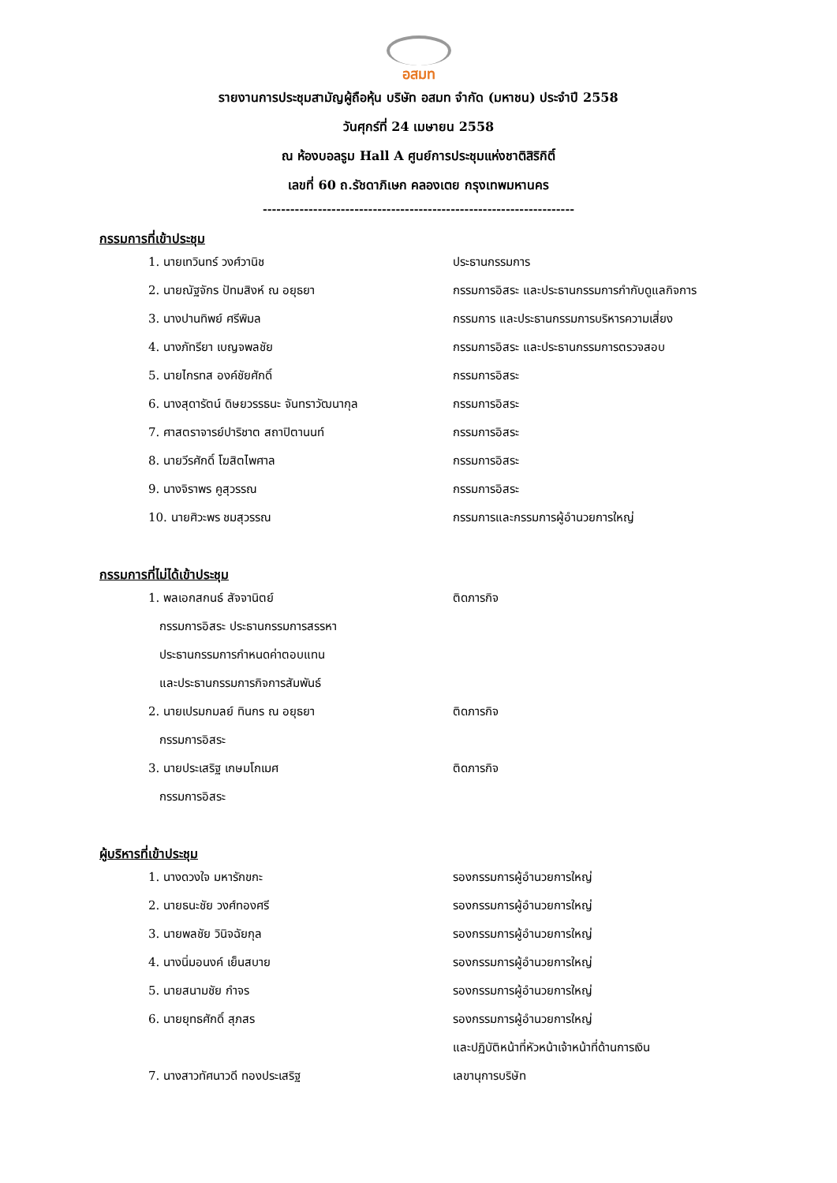อสมท
รายงานการประชุมสามัญผู้ถือหุ้น บริษัท อสมท จำกัด (มหาชน) ประจำปี 2558
วันศุกร์ที่ 24 เมษายน 2558
ณ ห้องบอลรูม Hall A ศูนย์การประชุมแห่งชาติสิริกิติ์
เลขที่ 60 ถ.รัชดาภิเษก คลองเตย กรุงเทพมหานคร
--------------------------------------------------------------------
กรรมการที่เข้าประชุม
| 1. นายเทวินทร์ วงศ์วานิช | ประธานกรรมการ |
| 2. นายณัฐจักร ปัทมสิงห์ ณ อยุธยา | กรรมการอิสระ และประธานกรรมการกำกับดูแลกิจการ |
| 3. นางปานทิพย์ ศรีพิมล | กรรมการ และประธานกรรมการบริหารความเสี่ยง |
| 4. นางภัทรียา เบญจพลชัย | กรรมการอิสระ และประธานกรรมการตรวจสอบ |
| 5. นายไกรทส องค์ชัยศักดิ์ | กรรมการอิสระ |
| 6. นางสุดารัตน์ ดิษยวรรธนะ จันทราวัฒนากุล | กรรมการอิสระ |
| 7. ศาสตราจารย์ปาริชาต สถาปิตานนท์ | กรรมการอิสระ |
| 8. นายวีรศักดิ์ โฆสิตไพศาล | กรรมการอิสระ |
| 9. นางจิราพร คูสุวรรณ | กรรมการอิสระ |
| 10. นายศิวะพร ชมสุวรรณ | กรรมการและกรรมการผู้อำนวยการใหญ่ |
กรรมการที่ไม่ได้เข้าประชุม
| 1. พลเอกสกนธ์ สัจจานิตย์ | ติดภารกิจ |
| กรรมการอิสระ ประธานกรรมการสรรหา | |
| ประธานกรรมการกำหนดค่าตอบแทน | |
| และประธานกรรมการกิจการสัมพันธ์ | |
| 2. นายเปรมกมลย์ ทินกร ณ อยุธยา | ติดภารกิจ |
| กรรมการอิสระ | |
| 3. นายประเสริฐ เกษมโกเมศ | ติดภารกิจ |
| กรรมการอิสระ | |
ผู้บริหารที่เข้าประชุม
| 1. นางดวงใจ มหารักขกะ | รองกรรมการผู้อำนวยการใหญ่ |
| 2. นายธนะชัย วงศ์ทองศรี | รองกรรมการผู้อำนวยการใหญ่ |
| 3. นายพลชัย วินิจฉัยกุล | รองกรรมการผู้อำนวยการใหญ่ |
| 4. นางนิ่มอนงค์ เย็นสบาย | รองกรรมการผู้อำนวยการใหญ่ |
| 5. นายสนามชัย กำจร | รองกรรมการผู้อำนวยการใหญ่ |
| 6. นายยุทธศักดิ์ สุภสร | รองกรรมการผู้อำนวยการใหญ่ |
| | และปฏิบัติหน้าที่หัวหน้าเจ้าหน้าที่ด้านการเงิน |
| 7. นางสาวทัศนาวดี ทองประเสริฐ | เลขานุการบริษัท |